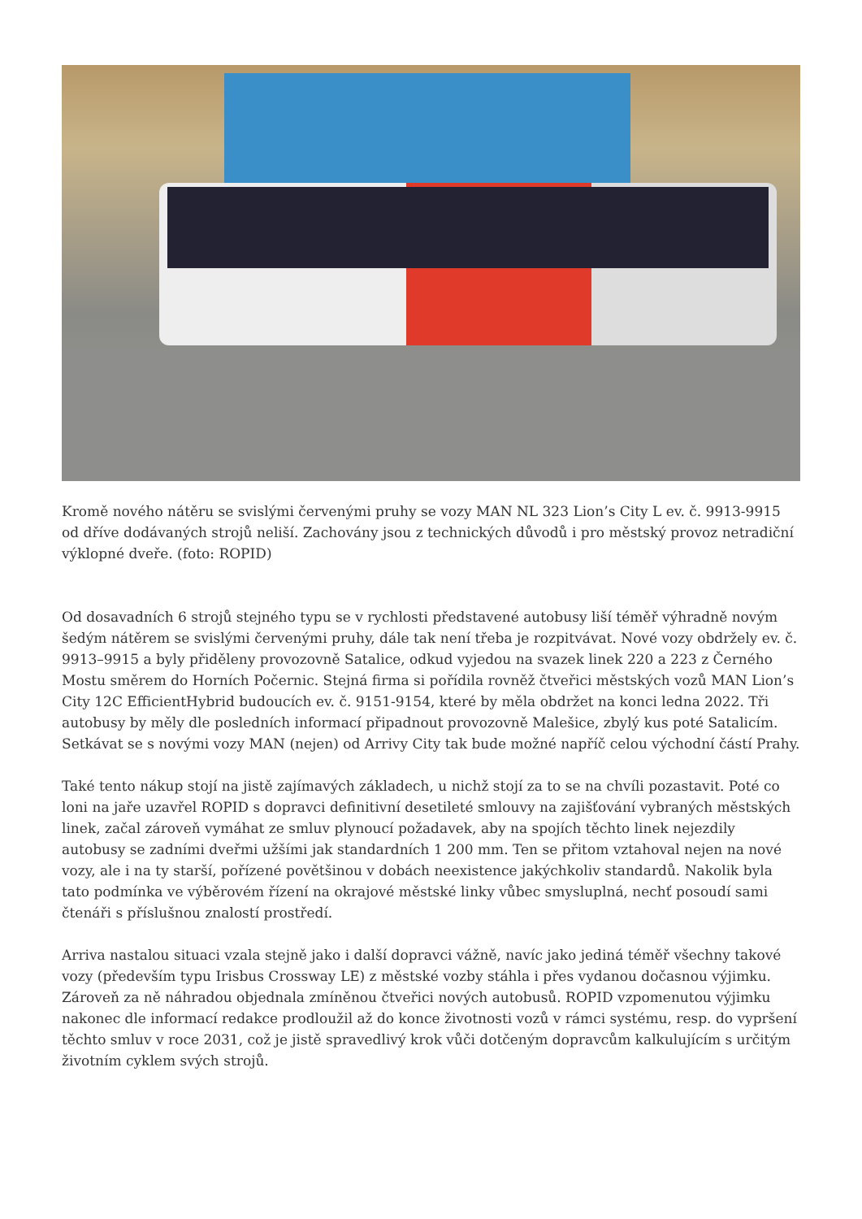Kromě nového nátěru se svislými červenými pruhy se vozy MAN NL 323 Lion’s City L ev. č. 9913-9915 od dříve dodávaných strojů neliší. Zachovány jsou z technických důvodů i pro městský provoz netradiční výklopné dveře. (foto: ROPID)
Od dosavadních 6 strojů stejného typu se v rychlosti představené autobusy liší téměř výhradně novým šedým nátěrem se svislými červenými pruhy, dále tak není třeba je rozpitvávat. Nové vozy obdržely ev. č. 9913–9915 a byly přiděleny provozovně Satalice, odkud vyjedou na svazek linek 220 a 223 z Černého Mostu směrem do Horních Počernic. Stejná firma si pořídila rovněž čtveřici městských vozů MAN Lion’s City 12C EfficientHybrid budoucích ev. č. 9151-9154, které by měla obdržet na konci ledna 2022. Tři autobusy by měly dle posledních informací připadnout provozovně Malešice, zbylý kus poté Satalicím. Setkávat se s novými vozy MAN (nejen) od Arrivy City tak bude možné napříč celou východní částí Prahy.
Také tento nákup stojí na jistě zajímavých základech, u nichž stojí za to se na chvíli pozastavit. Poté co loni na jaře uzavřel ROPID s dopravci definitivní desetileté smlouvy na zajišťování vybraných městských linek, začal zároveň vymáhat ze smluv plynoucí požadavek, aby na spojích těchto linek nejezdily autobusy se zadními dveřmi užšími jak standardních 1 200 mm. Ten se přitom vztahoval nejen na nové vozy, ale i na ty starší, pořízené povětšinou v dobách neexistence jakýchkoliv standardů. Nakolik byla tato podmínka ve výběrovém řízení na okrajové městské linky vůbec smysluplná, nechť posoudí sami čtenáři s příslušnou znalostí prostředí.
Arriva nastalou situaci vzala stejně jako i další dopravci vážně, navíc jako jediná téměř všechny takové vozy (především typu Irisbus Crossway LE) z městské vozby stáhla i přes vydanou dočasnou výjimku. Zároveň za ně náhradou objednala zmíněnou čtveřici nových autobusů. ROPID vzpomenutou výjimku nakonec dle informací redakce prodloužil až do konce životnosti vozů v rámci systému, resp. do vypršení těchto smluv v roce 2031, což je jistě spravedlivý krok vůči dotčeným dopravcům kalkulujícím s určitým životním cyklem svých strojů.